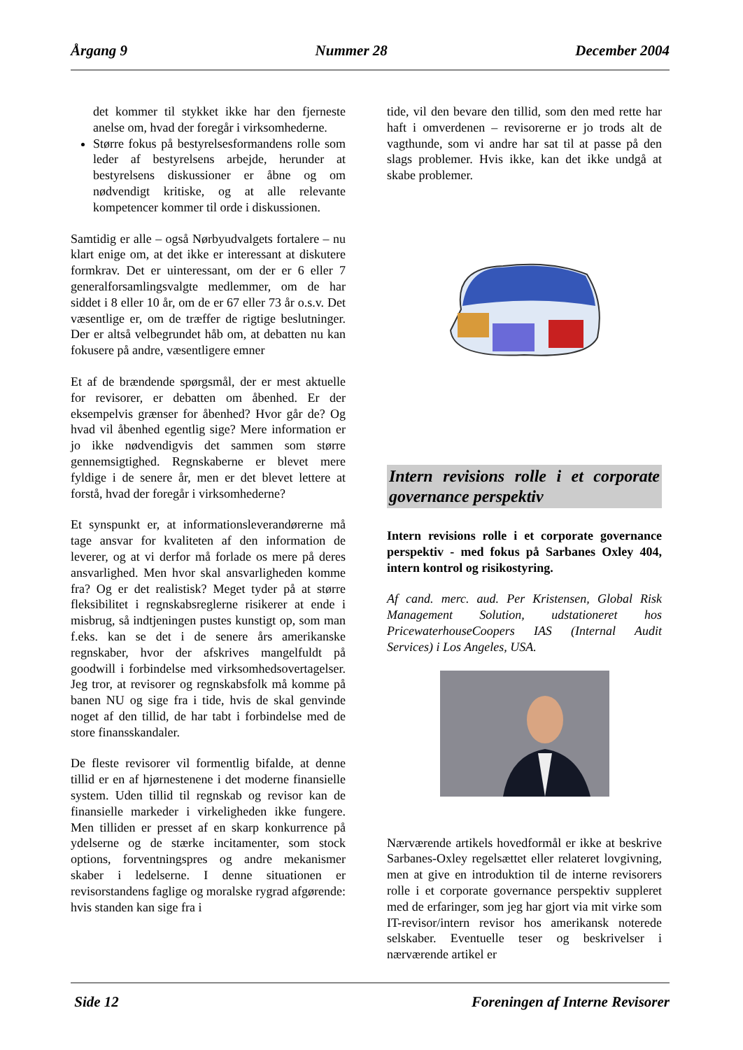Årgang 9 Nummer 28 December 2004
det kommer til stykket ikke har den fjerneste anelse om, hvad der foregår i virksomhederne.
Større fokus på bestyrelsesformandens rolle som leder af bestyrelsens arbejde, herunder at bestyrelsens diskussioner er åbne og om nødvendigt kritiske, og at alle relevante kompetencer kommer til orde i diskussionen.
Samtidig er alle – også Nørbyudvalgets fortalere – nu klart enige om, at det ikke er interessant at diskutere formkrav. Det er uinteressant, om der er 6 eller 7 generalforsamlingsvalgte medlemmer, om de har siddet i 8 eller 10 år, om de er 67 eller 73 år o.s.v. Det væsentlige er, om de træffer de rigtige beslutninger. Der er altså velbegrundet håb om, at debatten nu kan fokusere på andre, væsentligere emner
Et af de brændende spørgsmål, der er mest aktuelle for revisorer, er debatten om åbenhed. Er der eksempelvis grænser for åbenhed? Hvor går de? Og hvad vil åbenhed egentlig sige? Mere information er jo ikke nødvendigvis det sammen som større gennemsigtighed. Regnskaberne er blevet mere fyldige i de senere år, men er det blevet lettere at forstå, hvad der foregår i virksomhederne?
Et synspunkt er, at informationsleverandørerne må tage ansvar for kvaliteten af den information de leverer, og at vi derfor må forlade os mere på deres ansvarlighed. Men hvor skal ansvarligheden komme fra? Og er det realistisk? Meget tyder på at større fleksibilitet i regnskabsreglerne risikerer at ende i misbrug, så indtjeningen pustes kunstigt op, som man f.eks. kan se det i de senere års amerikanske regnskaber, hvor der afskrives mangelfuldt på goodwill i forbindelse med virksomhedsovertagelser. Jeg tror, at revisorer og regnskabsfolk må komme på banen NU og sige fra i tide, hvis de skal genvinde noget af den tillid, de har tabt i forbindelse med de store finansskandaler.
De fleste revisorer vil formentlig bifalde, at denne tillid er en af hjørnestenene i det moderne finansielle system. Uden tillid til regnskab og revisor kan de finansielle markeder i virkeligheden ikke fungere. Men tilliden er presset af en skarp konkurrence på ydelserne og de stærke incitamenter, som stock options, forventningspres og andre mekanismer skaber i ledelserne. I denne situationen er revisorstandens faglige og moralske rygrad afgørende: hvis standen kan sige fra i
tide, vil den bevare den tillid, som den med rette har haft i omverdenen – revisorerne er jo trods alt de vagthunde, som vi andre har sat til at passe på den slags problemer. Hvis ikke, kan det ikke undgå at skabe problemer.
Intern revisions rolle i et corporate governance perspektiv
Intern revisions rolle i et corporate governance perspektiv - med fokus på Sarbanes Oxley 404, intern kontrol og risikostyring.
Af cand. merc. aud. Per Kristensen, Global Risk Management Solution, udstationeret hos PricewaterhouseCoopers IAS (Internal Audit Services) i Los Angeles, USA.
Nærværende artikels hovedformål er ikke at beskrive Sarbanes-Oxley regelsættet eller relateret lovgivning, men at give en introduktion til de interne revisorers rolle i et corporate governance perspektiv suppleret med de erfaringer, som jeg har gjort via mit virke som IT-revisor/intern revisor hos amerikansk noterede selskaber. Eventuelle teser og beskrivelser i nærværende artikel er
Side 12 Foreningen af Interne Revisorer